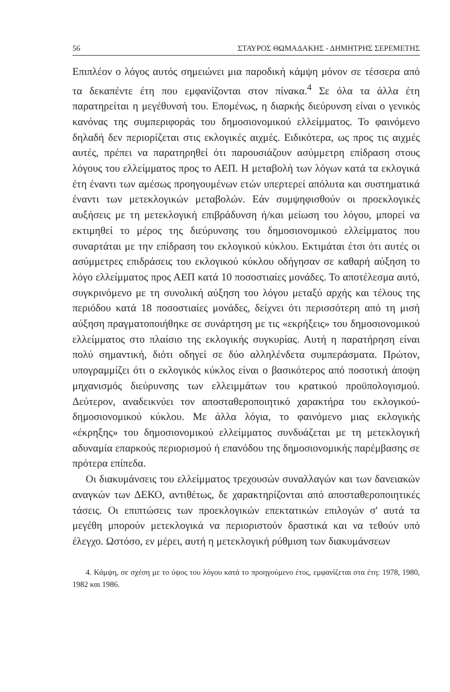56 ΣΤΑΥΡΟΣ ΘΩΜΑΔΑΚΗΣ - ΔΗΜΗΤΡΗΣ ΣΕΡΕΜΕΤΗΣ
Επιπλέον ο λόγος αυτός σημειώνει μια παροδική κάμψη μόνον σε τέσσερα από τα δεκαπέντε έτη που εμφανίζονται στον πίνακα.<sup>4</sup> Σε όλα τα άλλα έτη παρατηρείται η μεγέθυνσή του. Επομένως, η διαρκής διεύρυνση είναι ο γενικός κανόνας της συμπεριφοράς του δημοσιονομικού ελλείμματος. Το φαινόμενο δηλαδή δεν περιορίζεται στις εκλογικές αιχμές. Ειδικότερα, ως προς τις αιχμές αυτές, πρέπει να παρατηρηθεί ότι παρουσιάζουν ασύμμετρη επίδραση στους λόγους του ελλείμματος προς το ΑΕΠ. Η μεταβολή των λόγων κατά τα εκλογικά έτη έναντι των αμέσως προηγουμένων ετών υπερτερεί απόλυτα και συστηματικά έναντι των μετεκλογικών μεταβολών. Εάν συμψηφισθούν οι προεκλογικές αυξήσεις με τη μετεκλογική επιβράδυνση ή/και μείωση του λόγου, μπορεί να εκτιμηθεί το μέρος της διεύρυνσης του δημοσιονομικού ελλείμματος που συναρτάται με την επίδραση του εκλογικού κύκλου. Εκτιμάται έτσι ότι αυτές οι ασύμμετρες επιδράσεις του εκλογικού κύκλου οδήγησαν σε καθαρή αύξηση το λόγο ελλείμματος προς ΑΕΠ κατά 10 ποσοστιαίες μονάδες. Το αποτέλεσμα αυτό, συγκρινόμενο με τη συνολική αύξηση του λόγου μεταξύ αρχής και τέλους της περιόδου κατά 18 ποσοστιαίες μονάδες, δείχνει ότι περισσότερη από τη μισή αύξηση πραγματοποιήθηκε σε συνάρτηση με τις «εκρήξεις» του δημοσιονομικού ελλείμματος στο πλαίσιο της εκλογικής συγκυρίας. Αυτή η παρατήρηση είναι πολύ σημαντική, διότι οδηγεί σε δύο αλληλένδετα συμπεράσματα. Πρώτον, υπογραμμίζει ότι ο εκλογικός κύκλος είναι ο βασικότερος από ποσοτική άποψη μηχανισμός διεύρυνσης των ελλειμμάτων του κρατικού προϋπολογισμού. Δεύτερον, αναδεικνύει τον αποσταθεροποιητικό χαρακτήρα του εκλογικού-δημοσιονομικού κύκλου. Με άλλα λόγια, το φαινόμενο μιας εκλογικής «έκρηξης» του δημοσιονομικού ελλείμματος συνδυάζεται με τη μετεκλογική αδυναμία επαρκούς περιορισμού ή επανόδου της δημοσιονομικής παρέμβασης σε πρότερα επίπεδα.
Οι διακυμάνσεις του ελλείμματος τρεχουσών συναλλαγών και των δανειακών αναγκών των ΔΕΚΟ, αντιθέτως, δε χαρακτηρίζονται από αποσταθεροποιητικές τάσεις. Οι επιπτώσεις των προεκλογικών επεκτατικών επιλογών σ' αυτά τα μεγέθη μπορούν μετεκλογικά να περιοριστούν δραστικά και να τεθούν υπό έλεγχο. Ωστόσο, εν μέρει, αυτή η μετεκλογική ρύθμιση των διακυμάνσεων
4. Κάμψη, σε σχέση με το ύψος του λόγου κατά το προηγούμενο έτος, εμφανίζεται στα έτη: 1978, 1980, 1982 και 1986.